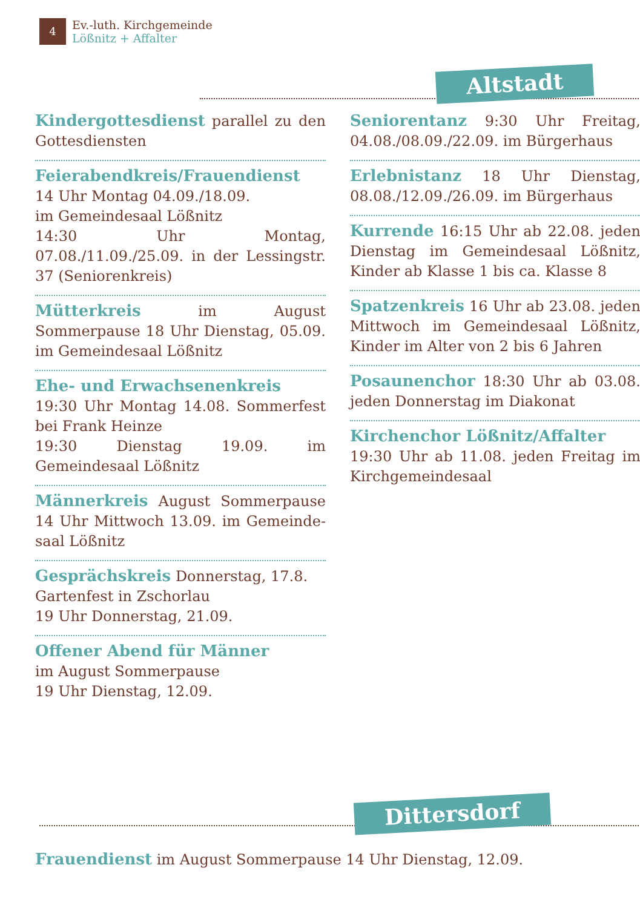4 Ev.-luth. Kirchgemeinde
Lößnitz + Affalter
Altstadt
Kindergottesdienst parallel zu den Gottesdiensten
Feierabendkreis/Frauendienst
14 Uhr Montag 04.09./18.09.
im Gemeindesaal Lößnitz
14:30 Uhr Montag, 07.08./11.09./25.09. in der Lessingstr. 37 (Seniorenkreis)
Mütterkreis im August Sommerpause 18 Uhr Dienstag, 05.09. im Gemeinde­saal Lößnitz
Ehe- und Erwachsenenkreis
19:30 Uhr Montag 14.08. Sommerfest bei Frank Heinze
19:30 Dienstag 19.09. im Gemeindesaal Lößnitz
Männerkreis August Sommerpause 14 Uhr Mittwoch 13.09. im Gemeinde­saal Lößnitz
Gesprächskreis Donnerstag, 17.8.
Gartenfest in Zschorlau
19 Uhr Donnerstag, 21.09.
Offener Abend für Männer
im August Sommerpause
19 Uhr Dienstag, 12.09.
Seniorentanz 9:30 Uhr Freitag, 04.08./08.09./22.09. im Bürgerhaus
Erlebnistanz 18 Uhr Dienstag, 08.08./12.09./26.09. im Bürgerhaus
Kurrende 16:15 Uhr ab 22.08. jeden Dienstag im Gemeindesaal Lößnitz, Kin­der ab Klasse 1 bis ca. Klasse 8
Spatzenkreis 16 Uhr ab 23.08. jeden Mittwoch im Gemeindesaal Lößnitz, Kinder im Alter von 2 bis 6 Jahren
Posaunenchor 18:30 Uhr ab 03.08. je­den Donnerstag im Diakonat
Kirchenchor Lößnitz/Affalter
19:30 Uhr ab 11.08. jeden Freitag im Kirchgemeindesaal
Dittersdorf
Frauendienst im August Sommerpause 14 Uhr Dienstag, 12.09.